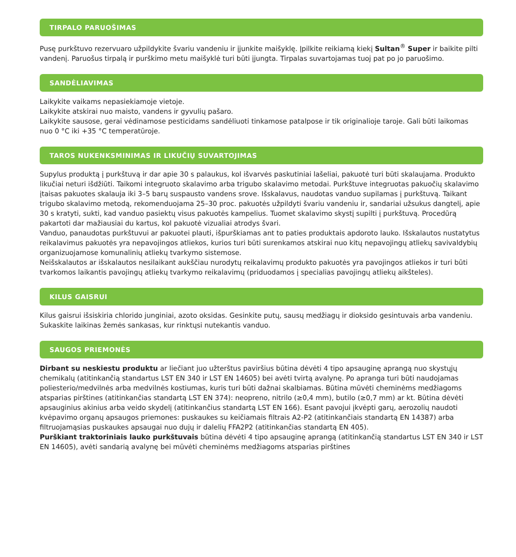TIRPALO PARUOŠIMAS
Pusę purkštuvo rezervuaro užpildykite švariu vandeniu ir įjunkite maišyklę. Įpilkite reikiamą kiekį Sultan<sup>®</sup> Super ir baikite pilti vandenį. Paruošus tirpalą ir purškimo metu maišyklė turi būti įjungta. Tirpalas suvartojamas tuoj pat po jo paruošimo.
SANDĖLIAVIMAS
Laikykite vaikams nepasiekiamoje vietoje.
Laikykite atskirai nuo maisto, vandens ir gyvulių pašaro.
Laikykite sausose, gerai vėdinamose pesticidams sandėliuoti tinkamose patalpose ir tik originalioje taroje. Gali būti laikomas nuo 0 °C iki +35 °C temperatūroje.
TAROS NUKENKSMINIMAS IR LIKUČIŲ SUVARTOJIMAS
Supylus produktą į purkštuvą ir dar apie 30 s palaukus, kol išvarvės paskutiniai lašeliai, pakuotė turi būti skalaujama. Produkto likučiai neturi išdžiūti. Taikomi integruoto skalavimo arba trigubo skalavimo metodai. Purkštuve integruotas pakuočių skalavimo įtaisas pakuotes skalauja iki 3–5 barų suspausto vandens srove. Išskalavus, naudotas vanduo supilamas į purkštuvą. Taikant trigubo skalavimo metodą, rekomenduojama 25–30 proc. pakuotės užpildyti švariu vandeniu ir, sandariai užsukus dangtelį, apie 30 s kratyti, sukti, kad vanduo pasiektų visus pakuotės kampelius. Tuomet skalavimo skystį supilti į purkštuvą. Procedūrą pakartoti dar mažiausiai du kartus, kol pakuotė vizualiai atrodys švari.
Vanduo, panaudotas purkštuvui ar pakuotei plauti, išpurškiamas ant to paties produktais apdoroto lauko. Išskalautos nustatytus reikalavimus pakuotės yra nepavojingos atliekos, kurios turi būti surenkamos atskirai nuo kitų nepavojingų atliekų savivaldybių organizuojamose komunalinių atliekų tvarkymo sistemose.
Neišskalautos ar išskalautos nesilaikant aukščiau nurodytų reikalavimų produkto pakuotės yra pavojingos atliekos ir turi būti tvarkomos laikantis pavojingų atliekų tvarkymo reikalavimų (priduodamos į specialias pavojingų atliekų aikšteles).
KILUS GAISRUI
Kilus gaisrui išsiskiria chlorido junginiai, azoto oksidas. Gesinkite putų, sausų medžiagų ir dioksido gesintuvais arba vandeniu. Sukaskite laikinas žemės sankasas, kur rinktųsi nutekantis vanduo.
SAUGOS PRIEMONĖS
Dirbant su neskiestu produktu ar liečiant juo užterštus paviršius būtina dėvėti 4 tipo apsauginę aprangą nuo skystųjų chemikalų (atitinkančią standartus LST EN 340 ir LST EN 14605) bei avėti tvirtą avalynę. Po apranga turi būti naudojamas poliesterio/medvilnės arba medvilnės kostiumas, kuris turi būti dažnai skalbiamas. Būtina mūvėti cheminėms medžiagoms atsparias pirštines (atitinkančias standartą LST EN 374): neopreno, nitrilo (≥0,4 mm), butilo (≥0,7 mm) ar kt. Būtina dėvėti apsauginius akinius arba veido skydelį (atitinkančius standartą LST EN 166). Esant pavojui įkvėpti garų, aerozolių naudoti kvėpavimo organų apsaugos priemones: puskaukes su keičiamais filtrais A2-P2 (atitinkančiais standartą EN 14387) arba filtruojamąsias puskaukes apsaugai nuo dujų ir dalelių FFA2P2 (atitinkančias standartą EN 405).
Purškiant traktoriniais lauko purkštuvais būtina dėvėti 4 tipo apsauginę aprangą (atitinkančią standartus LST EN 340 ir LST EN 14605), avėti sandarią avalynę bei mūvėti cheminėms medžiagoms atsparias pirštines